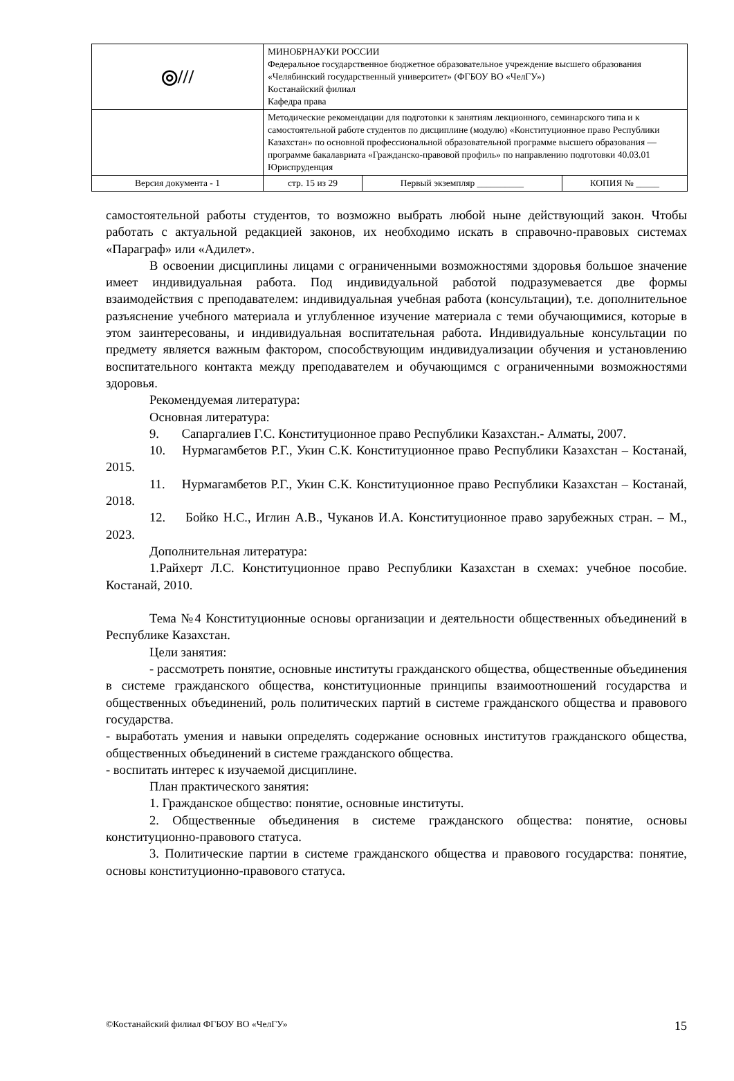| ◎/// | МИНОБРНАУКИ РОССИИ Федеральное государственное бюджетное образовательное учреждение высшего образования «Челябинский государственный университет» (ФГБОУ ВО «ЧелГУ») Костанайский филиал Кафедра права | | |
| | Методические рекомендации для подготовки к занятиям лекционного, семинарского типа и к самостоятельной работе студентов по дисциплине (модулю) «Конституционное право Республики Казахстан» по основной профессиональной образовательной программе высшего образования — программе бакалавриата «Гражданско-правовой профиль» по направлению подготовки 40.03.01 Юриспруденция | | |
| Версия документа - 1 | стр. 15 из 29 | Первый экземпляр __________ | КОПИЯ № _____ |
самостоятельной работы студентов, то возможно выбрать любой ныне действующий закон. Чтобы работать с актуальной редакцией законов, их необходимо искать в справочно-правовых системах «Параграф» или «Адилет».
В освоении дисциплины лицами с ограниченными возможностями здоровья большое значение имеет индивидуальная работа. Под индивидуальной работой подразумевается две формы взаимодействия с преподавателем: индивидуальная учебная работа (консультации), т.е. дополнительное разъяснение учебного материала и углубленное изучение материала с теми обучающимися, которые в этом заинтересованы, и индивидуальная воспитательная работа. Индивидуальные консультации по предмету является важным фактором, способствующим индивидуализации обучения и установлению воспитательного контакта между преподавателем и обучающимся с ограниченными возможностями здоровья.
Рекомендуемая литература:
Основная литература:
9. Сапаргалиев Г.С. Конституционное право Республики Казахстан.- Алматы, 2007.
10. Нурмагамбетов Р.Г., Укин С.К. Конституционное право Республики Казахстан – Костанай, 2015.
11. Нурмагамбетов Р.Г., Укин С.К. Конституционное право Республики Казахстан – Костанай, 2018.
12. Бойко Н.С., Иглин А.В., Чуканов И.А. Конституционное право зарубежных стран. – М., 2023.
Дополнительная литература:
1.Райхерт Л.С. Конституционное право Республики Казахстан в схемах: учебное пособие. Костанай, 2010.
Тема №4 Конституционные основы организации и деятельности общественных объединений в Республике Казахстан.
Цели занятия:
- рассмотреть понятие, основные институты гражданского общества, общественные объединения в системе гражданского общества, конституционные принципы взаимоотношений государства и общественных объединений, роль политических партий в системе гражданского общества и правового государства.
- выработать умения и навыки определять содержание основных институтов гражданского общества, общественных объединений в системе гражданского общества.
- воспитать интерес к изучаемой дисциплине.
План практического занятия:
1. Гражданское общество: понятие, основные институты.
2. Общественные объединения в системе гражданского общества: понятие, основы конституционно-правового статуса.
3. Политические партии в системе гражданского общества и правового государства: понятие, основы конституционно-правового статуса.
©Костанайский филиал ФГБОУ ВО «ЧелГУ» 15